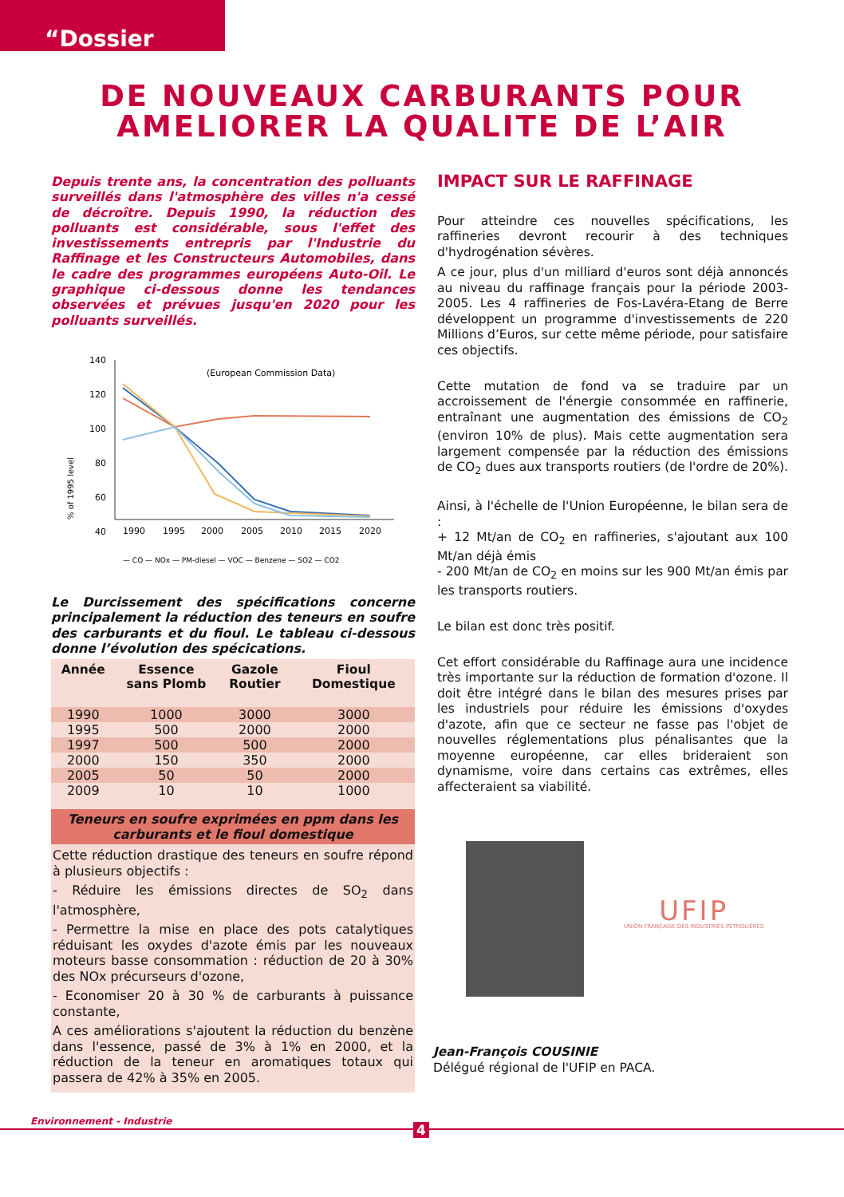“Dossier
DE NOUVEAUX CARBURANTS POUR
AMELIORER LA QUALITE DE L’AIR
Depuis trente ans, la concentration des polluants surveillés dans l'atmosphère des villes n'a cessé de décroître. Depuis 1990, la réduction des polluants est considérable, sous l'effet des investissements entrepris par l'Industrie du Raffinage et les Constructeurs Automobiles, dans le cadre des programmes européens Auto-Oil. Le graphique ci-dessous donne les tendances observées et prévues jusqu'en 2020 pour les polluants surveillés.
% of 1995 level
140
120
100
80
60
40
1990
1995
2000
2005
2010
2015
2020
(European Commission Data)
— CO — NOx — PM-diesel — VOC — Benzene — SO2 — CO2
Le Durcissement des spécifications concerne principalement la réduction des teneurs en soufre des carburants et du fioul. Le tableau ci-dessous donne l’évolution des spécications.
| Année | Essence sans Plomb | Gazole Routier | Fioul Domestique |
| --- | --- | --- | --- |
| 1990 | 1000 | 3000 | 3000 |
| 1995 | 500 | 2000 | 2000 |
| 1997 | 500 | 500 | 2000 |
| 2000 | 150 | 350 | 2000 |
| 2005 | 50 | 50 | 2000 |
| 2009 | 10 | 10 | 1000 |
| Teneurs en soufre exprimées en ppm dans les carburants et le fioul domestique | | | |
Cette réduction drastique des teneurs en soufre répond à plusieurs objectifs :
- Réduire les émissions directes de SO<sub>2</sub> dans l'atmosphère,
- Permettre la mise en place des pots catalytiques réduisant les oxydes d'azote émis par les nouveaux moteurs basse consommation : réduction de 20 à 30% des NOx précurseurs d'ozone,
- Economiser 20 à 30 % de carburants à puissance constante,
A ces améliorations s'ajoutent la réduction du benzène dans l'essence, passé de 3% à 1% en 2000, et la réduction de la teneur en aromatiques totaux qui passera de 42% à 35% en 2005.
IMPACT SUR LE RAFFINAGE
Pour atteindre ces nouvelles spécifications, les raffineries devront recourir à des techniques d'hydrogénation sévères.
A ce jour, plus d'un milliard d'euros sont déjà annoncés au niveau du raffinage français pour la période 2003-2005. Les 4 raffineries de Fos-Lavéra-Etang de Berre développent un programme d'investissements de 220 Millions d’Euros, sur cette même période, pour satisfaire ces objectifs.
Cette mutation de fond va se traduire par un accroissement de l'énergie consommée en raffinerie, entraînant une augmentation des émissions de CO<sub>2</sub> (environ 10% de plus). Mais cette augmentation sera largement compensée par la réduction des émissions de CO<sub>2</sub> dues aux transports routiers (de l'ordre de 20%).
Ainsi, à l'échelle de l'Union Européenne, le bilan sera de :
+ 12 Mt/an de CO<sub>2</sub> en raffineries, s'ajoutant aux 100 Mt/an déjà émis
- 200 Mt/an de CO<sub>2</sub> en moins sur les 900 Mt/an émis par les transports routiers.
Le bilan est donc très positif.
Cet effort considérable du Raffinage aura une incidence très importante sur la réduction de formation d'ozone. Il doit être intégré dans le bilan des mesures prises par les industriels pour réduire les émissions d'oxydes d'azote, afin que ce secteur ne fasse pas l'objet de nouvelles réglementations plus pénalisantes que la moyenne européenne, car elles brideraient son dynamisme, voire dans certains cas extrêmes, elles affecteraient sa viabilité.
UFIP
UNION FRANÇAISE DES INDUSTRIES PÉTROLIÈRES
Jean-François COUSINIE
Délégué régional de l'UFIP en PACA.
Environnement - Industrie
4